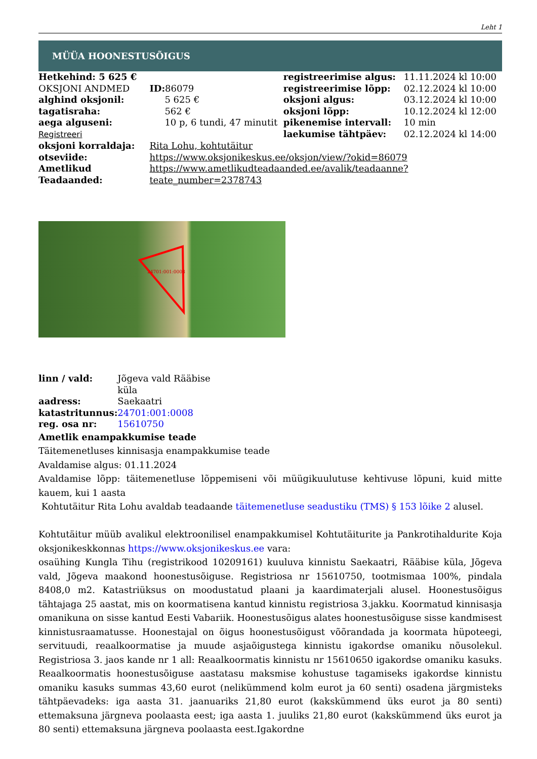Leht 1
MÜÜA HOONESTUSÕIGUS
| Hetkehind: 5 625 € | | registreerimise algus: | 11.11.2024 kl 10:00 |
| OKSJONI ANDMED | ID: 86079 | registreerimise lõpp: | 02.12.2024 kl 10:00 |
| alghind oksjonil: | 5 625 € | oksjoni algus: | 03.12.2024 kl 10:00 |
| tagatisraha: | 562 € | oksjoni lõpp: | 10.12.2024 kl 12:00 |
| aega alguseni: | 10 p, 6 tundi, 47 minutit | pikenemise intervall: | 10 min |
| Registreeri | | laekumise tähtpäev: | 02.12.2024 kl 14:00 |
| oksjoni korraldaja: | Rita Lohu, kohtutäitur | | |
| otseviide: | https://www.oksjonikeskus.ee/oksjon/view/?okid=86079 | | |
| Ametlikud Teadaanded: | https://www.ametlikudteadaanded.ee/avalik/teadaanne?teate_number=2378743 | | |
24701:001:0008
| linn / vald: | Jõgeva vald Rääbise küla |
| aadress: | Saekaatri |
| katastritunnus: | 24701:001:0008 |
| reg. osa nr: | 15610750 |
Ametlik enampakkumise teade
Täitemenetluses kinnisasja enampakkumise teade
Avaldamise algus: 01.11.2024
Avaldamise lõpp: täitemenetluse lõppemiseni või müügikuulutuse kehtivuse lõpuni, kuid mitte kauem, kui 1 aasta
Kohtutäitur Rita Lohu avaldab teadaande täitemenetluse seadustiku (TMS) § 153 lõike 2 alusel.
Kohtutäitur müüb avalikul elektroonilisel enampakkumisel Kohtutäiturite ja Pankrotihaldurite Koja oksjonikeskkonnas https://www.oksjonikeskus.ee vara:
osaühing Kungla Tihu (registrikood 10209161) kuuluva kinnistu Saekaatri, Rääbise küla, Jõgeva vald, Jõgeva maakond hoonestusõiguse. Registriosa nr 15610750, tootmismaa 100%, pindala 8408,0 m2. Katastriüksus on moodustatud plaani ja kaardimaterjali alusel. Hoonestusõigus tähtajaga 25 aastat, mis on koormatisena kantud kinnistu registriosa 3.jakku. Koormatud kinnisasja omanikuna on sisse kantud Eesti Vabariik. Hoonestusõigus alates hoonestusõiguse sisse kandmisest kinnistusraamatusse. Hoonestajal on õigus hoonestusõigust võõrandada ja koormata hüpoteegi, servituudi, reaalkoormatise ja muude asjaõigustega kinnistu igakordse omaniku nõusolekul. Registriosa 3. jaos kande nr 1 all: Reaalkoormatis kinnistu nr 15610650 igakordse omaniku kasuks. Reaalkoormatis hoonestusõiguse aastatasu maksmise kohustuse tagamiseks igakordse kinnistu omaniku kasuks summas 43,60 eurot (nelikümmend kolm eurot ja 60 senti) osadena järgmisteks tähtpäevadeks: iga aasta 31. jaanuariks 21,80 eurot (kakskümmend üks eurot ja 80 senti) ettemaksuna järgneva poolaasta eest; iga aasta 1. juuliks 21,80 eurot (kakskümmend üks eurot ja 80 senti) ettemaksuna järgneva poolaasta eest.Igakordne